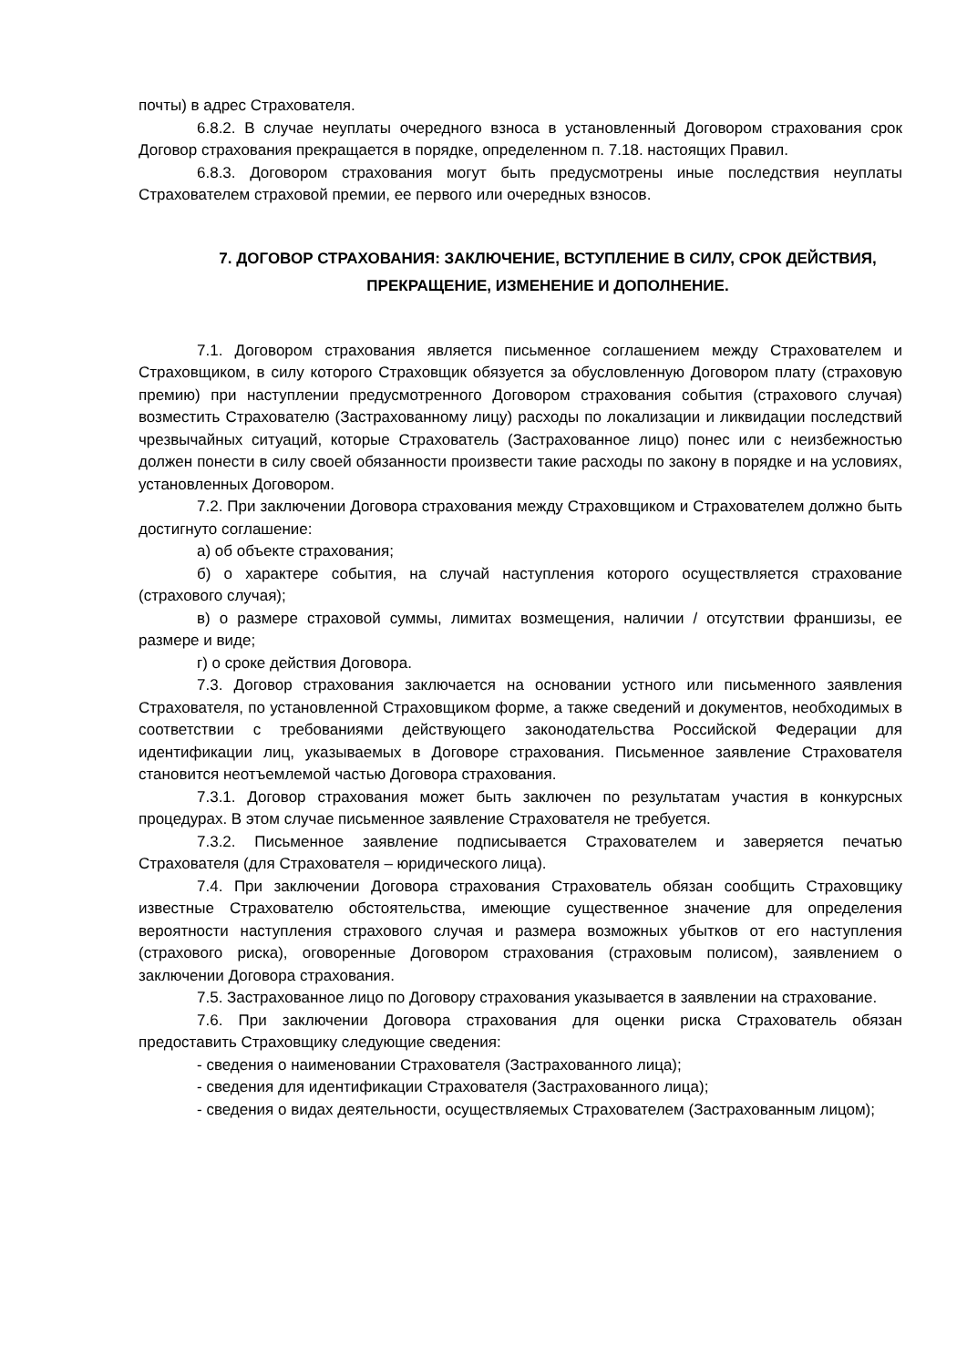почты) в адрес Страхователя.
6.8.2. В случае неуплаты очередного взноса в установленный Договором страхования срок Договор страхования прекращается в порядке, определенном п. 7.18. настоящих Правил.
6.8.3. Договором страхования могут быть предусмотрены иные последствия неуплаты Страхователем страховой премии, ее первого или очередных взносов.
7. ДОГОВОР СТРАХОВАНИЯ: ЗАКЛЮЧЕНИЕ, ВСТУПЛЕНИЕ В СИЛУ, СРОК ДЕЙСТВИЯ, ПРЕКРАЩЕНИЕ, ИЗМЕНЕНИЕ И ДОПОЛНЕНИЕ.
7.1. Договором страхования является письменное соглашением между Страхователем и Страховщиком, в силу которого Страховщик обязуется за обусловленную Договором плату (страховую премию) при наступлении предусмотренного Договором страхования события (страхового случая) возместить Страхователю (Застрахованному лицу) расходы по локализации и ликвидации последствий чрезвычайных ситуаций, которые Страхователь (Застрахованное лицо) понес или с неизбежностью должен понести в силу своей обязанности произвести такие расходы по закону в порядке и на условиях, установленных Договором.
7.2. При заключении Договора страхования между Страховщиком и Страхователем должно быть достигнуто соглашение:
а) об объекте страхования;
б) о характере события, на случай наступления которого осуществляется страхование (страхового случая);
в) о размере страховой суммы, лимитах возмещения, наличии / отсутствии франшизы, ее размере и виде;
г) о сроке действия Договора.
7.3. Договор страхования заключается на основании устного или письменного заявления Страхователя, по установленной Страховщиком форме, а также сведений и документов, необходимых в соответствии с требованиями действующего законодательства Российской Федерации для идентификации лиц, указываемых в Договоре страхования. Письменное заявление Страхователя становится неотъемлемой частью Договора страхования.
7.3.1. Договор страхования может быть заключен по результатам участия в конкурсных процедурах. В этом случае письменное заявление Страхователя не требуется.
7.3.2. Письменное заявление подписывается Страхователем и заверяется печатью Страхователя (для Страхователя – юридического лица).
7.4. При заключении Договора страхования Страхователь обязан сообщить Страховщику известные Страхователю обстоятельства, имеющие существенное значение для определения вероятности наступления страхового случая и размера возможных убытков от его наступления (страхового риска), оговоренные Договором страхования (страховым полисом), заявлением о заключении Договора страхования.
7.5. Застрахованное лицо по Договору страхования указывается в заявлении на страхование.
7.6. При заключении Договора страхования для оценки риска Страхователь обязан предоставить Страховщику следующие сведения:
- сведения о наименовании Страхователя (Застрахованного лица);
- сведения для идентификации Страхователя (Застрахованного лица);
- сведения о видах деятельности, осуществляемых Страхователем (Застрахованным лицом);